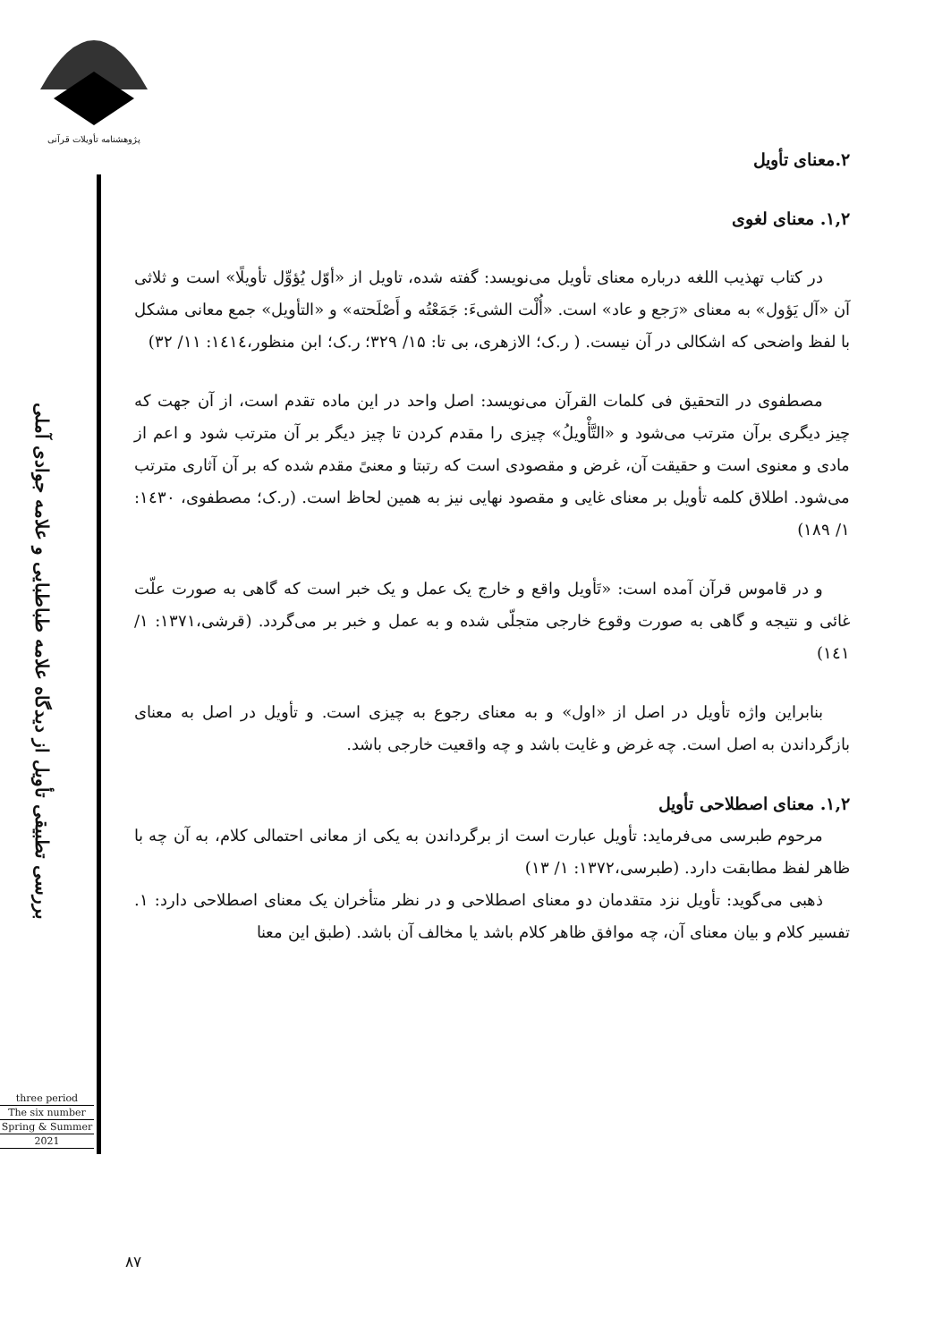پژوهشنامه تأویلات قرآنی
بررسی تطبیقی تأویل از دیدگاه علامه طباطبایی و علامه جوادی آملی
three period
The six number
Spring & Summer
2021
۲.معنای تأویل
۱,۲. معنای لغوی
در کتاب تهذیب اللغه درباره معنای تأویل می‌نویسد: گفته شده، تاویل از «أوّل یُؤوِّل تأویلًا» است و ثلاثی آن «آل یَؤول» به معنای «رَجع و عاد» است. «أُلْت الشیءَ: جَمَعْتُه و أَصْلَحته» و «التأویل» جمع معانی مشکل با لفظ واضحی که اشکالی در آن نیست. ( ر.ک؛ الازهری، بی تا: ۱۵/ ۳۲۹؛ ر.ک؛ ابن منظور،۱٤۱٤: ۱۱/ ۳۲)
مصطفوی در التحقیق فی کلمات القرآن می‌نویسد: اصل واحد در این ماده تقدم است، از آن جهت که چیز دیگری برآن مترتب می‌شود و «التَّأْویلُ» چیزی را مقدم کردن تا چیز دیگر بر آن مترتب شود و اعم از مادی و معنوی است و حقیقت آن، غرض و مقصودی است که رتبتا و معنیً مقدم شده که بر آن آثاری مترتب می‌شود. اطلاق کلمه تأویل بر معنای غایی و مقصود نهایی نیز به همین لحاظ است. (ر.ک؛ مصطفوی، ۱٤۳۰: ۱/ ۱۸۹)
و در قاموس قرآن آمده است: «تَأویل واقع و خارج یک عمل و یک خبر است که گاهی به صورت علّت غائی و نتیجه و گاهی به صورت وقوع خارجی متجلّی شده و به عمل و خبر بر می‌گردد. (قرشی،۱۳۷۱: ۱/ ۱٤۱)
بنابراین واژه تأویل در اصل از «اول» و به معنای رجوع به چیزی است. و تأویل در اصل به معنای بازگرداندن به اصل است. چه غرض و غایت باشد و چه واقعیت خارجی باشد.
۱,۲. معنای اصطلاحی تأویل
مرحوم طبرسی می‌فرماید: تأویل عبارت است از برگرداندن به یکی از معانی احتمالی کلام، به آن چه با ظاهر لفظ مطابقت دارد. (طبرسی،۱۳۷۲: ۱/ ۱۳)
ذهبی می‌گوید: تأویل نزد متقدمان دو معنای اصطلاحی و در نظر متأخران یک معنای اصطلاحی دارد: ۱. تفسیر کلام و بیان معنای آن، چه موافق ظاهر کلام باشد یا مخالف آن باشد. (طبق این معنا
۸۷